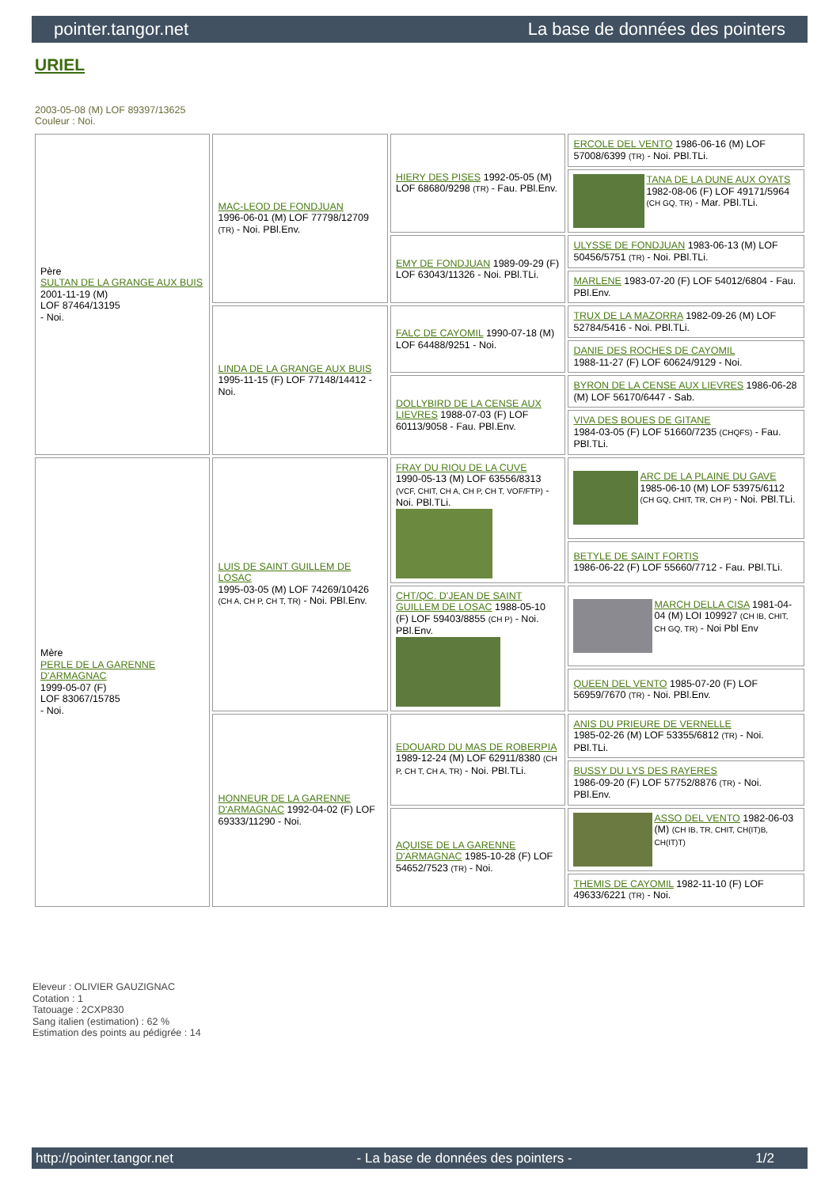pointer.tangor.net La base de données des pointers
URIEL
2003-05-08 (M) LOF 89397/13625
Couleur : Noi.
| Père SULTAN DE LA GRANGE AUX BUIS 2001-11-19 (M) LOF 87464/13195 - Noi. | MAC-LEOD DE FONDJUAN 1996-06-01 (M) LOF 77798/12709 (TR) - Noi. PBl.Env. | HIERY DES PISES 1992-05-05 (M) LOF 68680/9298 (TR) - Fau. PBl.Env. | ERCOLE DEL VENTO 1986-06-16 (M) LOF 57008/6399 (TR) - Noi. PBl.TLi. |
| | | | TANA DE LA DUNE AUX OYATS 1982-08-06 (F) LOF 49171/5964 (CH GQ, TR) - Mar. PBl.TLi. |
| | | EMY DE FONDJUAN 1989-09-29 (F) LOF 63043/11326 - Noi. PBl.TLi. | ULYSSE DE FONDJUAN 1983-06-13 (M) LOF 50456/5751 (TR) - Noi. PBl.TLi. |
| | | | MARLENE 1983-07-20 (F) LOF 54012/6804 - Fau. PBl.Env. |
| | LINDA DE LA GRANGE AUX BUIS 1995-11-15 (F) LOF 77148/14412 - Noi. | FALC DE CAYOMIL 1990-07-18 (M) LOF 64488/9251 - Noi. | TRUX DE LA MAZORRA 1982-09-26 (M) LOF 52784/5416 - Noi. PBl.TLi. |
| | | | DANIE DES ROCHES DE CAYOMIL 1988-11-27 (F) LOF 60624/9129 - Noi. |
| | | DOLLYBIRD DE LA CENSE AUX LIEVRES 1988-07-03 (F) LOF 60113/9058 - Fau. PBl.Env. | BYRON DE LA CENSE AUX LIEVRES 1986-06-28 (M) LOF 56170/6447 - Sab. |
| | | | VIVA DES BOUES DE GITANE 1984-03-05 (F) LOF 51660/7235 (CHQFS) - Fau. PBl.TLi. |
| Mère PERLE DE LA GARENNE D'ARMAGNAC 1999-05-07 (F) LOF 83067/15785 - Noi. | LUIS DE SAINT GUILLEM DE LOSAC 1995-03-05 (M) LOF 74269/10426 (CH A, CH P, CH T, TR) - Noi. PBl.Env. | FRAY DU RIOU DE LA CUVE 1990-05-13 (M) LOF 63556/8313 (VCF, CHIT, CH A, CH P, CH T, VOF/FTP) - Noi. PBl.TLi. | ARC DE LA PLAINE DU GAVE 1985-06-10 (M) LOF 53975/6112 (CH GQ, CHIT, TR, CH P) - Noi. PBl.TLi. |
| | | | BETYLE DE SAINT FORTIS 1986-06-22 (F) LOF 55660/7712 - Fau. PBl.TLi. |
| | | CHT/QC. D'JEAN DE SAINT GUILLEM DE LOSAC 1988-05-10 (F) LOF 59403/8855 (CH P) - Noi. PBl.Env. | MARCH DELLA CISA 1981-04-04 (M) LOI 109927 (CH IB, CHIT, CH GQ, TR) - Noi Pbl Env |
| | | | QUEEN DEL VENTO 1985-07-20 (F) LOF 56959/7670 (TR) - Noi. PBl.Env. |
| | HONNEUR DE LA GARENNE D'ARMAGNAC 1992-04-02 (F) LOF 69333/11290 - Noi. | EDOUARD DU MAS DE ROBERPIA 1989-12-24 (M) LOF 62911/8380 (CH P, CH T, CH A, TR) - Noi. PBl.TLi. | ANIS DU PRIEURE DE VERNELLE 1985-02-26 (M) LOF 53355/6812 (TR) - Noi. PBl.TLi. |
| | | | BUSSY DU LYS DES RAYERES 1986-09-20 (F) LOF 57752/8876 (TR) - Noi. PBl.Env. |
| | | AQUISE DE LA GARENNE D'ARMAGNAC 1985-10-28 (F) LOF 54652/7523 (TR) - Noi. | ASSO DEL VENTO 1982-06-03 (M) (CH IB, TR, CHIT, CH(IT)B, CH(IT)T) |
| | | | THEMIS DE CAYOMIL 1982-11-10 (F) LOF 49633/6221 (TR) - Noi. |
Eleveur : OLIVIER GAUZIGNAC
Cotation : 1
Tatouage : 2CXP830
Sang italien (estimation) : 62 %
Estimation des points au pédigrée : 14
http://pointer.tangor.net - La base de données des pointers - 1/2